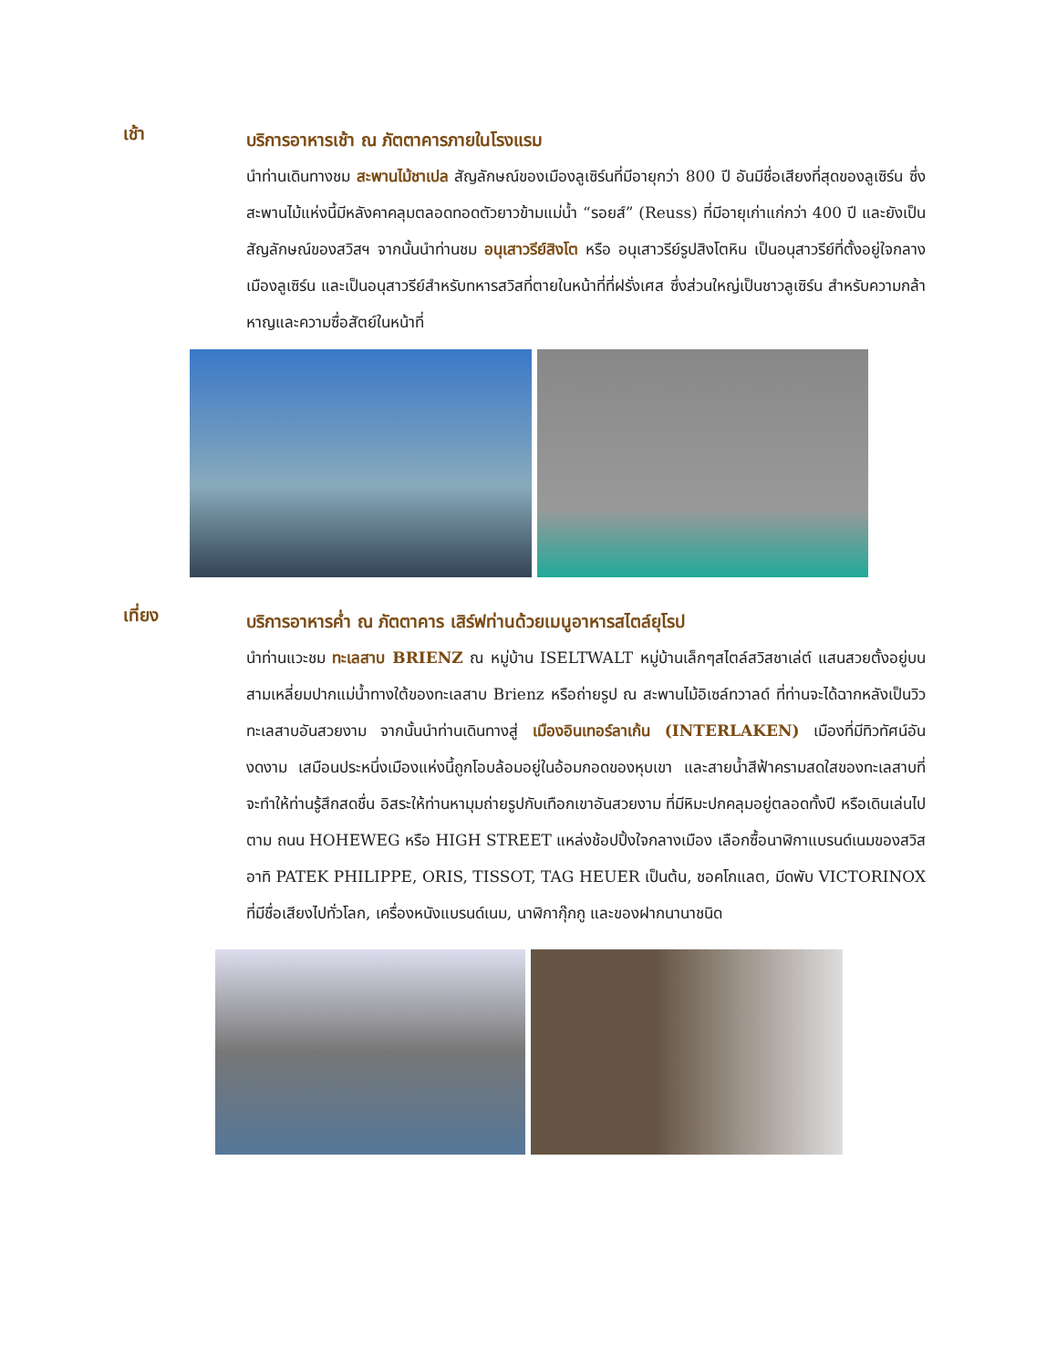เช้า
บริการอาหารเช้า ณ ภัตตาคารภายในโรงแรม
นำท่านเดินทางชม สะพานไม้ชาเปล สัญลักษณ์ของเมืองลูเซิร์นที่มีอายุกว่า 800 ปี อันมีชื่อเสียงที่สุดของลูเซิร์น ซึ่งสะพานไม้แห่งนี้มีหลังคาคลุมตลอดทอดตัวยาวข้ามแม่น้ำ “รอยส์” (Reuss) ที่มีอายุเก่าแก่กว่า 400 ปี และยังเป็นสัญลักษณ์ของสวิสฯ จากนั้นนำท่านชม อนุเสาวรีย์สิงโต หรือ อนุเสาวรีย์รูปสิงโตหิน เป็นอนุสาวรีย์ที่ตั้งอยู่ใจกลางเมืองลูเซิร์น และเป็นอนุสาวรีย์สำหรับทหารสวิสที่ตายในหน้าที่ที่ฝรั่งเศส ซึ่งส่วนใหญ่เป็นชาวลูเซิร์น สำหรับความกล้าหาญและความซื่อสัตย์ในหน้าที่
เที่ยง
บริการอาหารค่ำ ณ ภัตตาคาร เสิร์ฟท่านด้วยเมนูอาหารสไตล์ยุโรป
นำท่านแวะชม ทะเลสาบ BRIENZ ณ หมู่บ้าน ISELTWALT หมู่บ้านเล็กๆสไตล์สวิสชาเล่ต์ แสนสวยตั้งอยู่บนสามเหลี่ยมปากแม่น้ำทางใต้ของทะเลสาบ Brienz หรือถ่ายรูป ณ สะพานไม้อิเซล์ทวาลด์ ที่ท่านจะได้ฉากหลังเป็นวิวทะเลสาบอันสวยงาม จากนั้นนำท่านเดินทางสู่ เมืองอินเทอร์ลาเก้น (INTERLAKEN) เมืองที่มีทิวทัศน์อันงดงาม เสมือนประหนึ่งเมืองแห่งนี้ถูกโอบล้อมอยู่ในอ้อมกอดของหุบเขา และสายน้ำสีฟ้าครามสดใสของทะเลสาบที่จะทำให้ท่านรู้สึกสดชื่น อิสระให้ท่านหามุมถ่ายรูปกับเทือกเขาอันสวยงาม ที่มีหิมะปกคลุมอยู่ตลอดทั้งปี หรือเดินเล่นไปตาม ถนน HOHEWEG หรือ HIGH STREET แหล่งช้อปปิ้งใจกลางเมือง เลือกซื้อนาฬิกาแบรนด์เนมของสวิส อาทิ PATEK PHILIPPE, ORIS, TISSOT, TAG HEUER เป็นต้น, ชอคโกแลต, มีดพับ VICTORINOX ที่มีชื่อเสียงไปทั่วโลก, เครื่องหนังแบรนด์เนม, นาฬิกากุ๊กกู และของฝากนานาชนิด